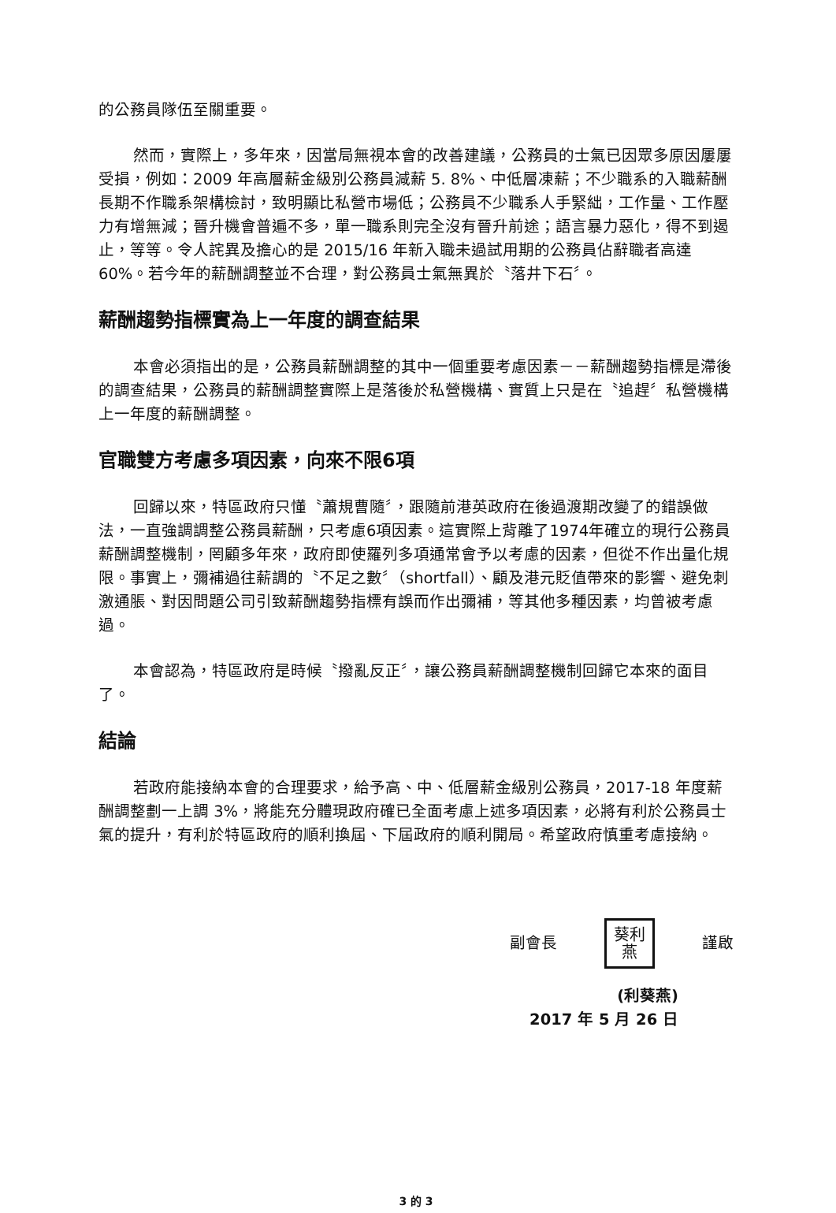的公務員隊伍至關重要。
然而，實際上，多年來，因當局無視本會的改善建議，公務員的士氣已因眾多原因屢屢受損，例如：2009 年高層薪金級別公務員減薪 5. 8%、中低層凍薪；不少職系的入職薪酬長期不作職系架構檢討，致明顯比私營市場低；公務員不少職系人手緊絀，工作量、工作壓力有增無減；晉升機會普遍不多，單一職系則完全沒有晉升前途；語言暴力惡化，得不到遏止，等等。令人詫異及擔心的是 2015/16 年新入職未過試用期的公務員佔辭職者高達 60%。若今年的薪酬調整並不合理，對公務員士氣無異於〝落井下石〞。
薪酬趨勢指標實為上一年度的調查結果
本會必須指出的是，公務員薪酬調整的其中一個重要考慮因素－－薪酬趨勢指標是滯後的調查結果，公務員的薪酬調整實際上是落後於私營機構、實質上只是在〝追趕〞私營機構上一年度的薪酬調整。
官職雙方考慮多項因素，向來不限6項
回歸以來，特區政府只懂〝蕭規曹隨〞，跟隨前港英政府在後過渡期改變了的錯誤做法，一直強調調整公務員薪酬，只考慮6項因素。這實際上背離了1974年確立的現行公務員薪酬調整機制，罔顧多年來，政府即使羅列多項通常會予以考慮的因素，但從不作出量化規限。事實上，彌補過往薪調的〝不足之數〞（shortfall）、顧及港元貶值帶來的影響、避免刺激通脹、對因問題公司引致薪酬趨勢指標有誤而作出彌補，等其他多種因素，均曾被考慮過。
本會認為，特區政府是時候〝撥亂反正〞，讓公務員薪酬調整機制回歸它本來的面目了。
結論
若政府能接納本會的合理要求，給予高、中、低層薪金級別公務員，2017-18 年度薪酬調整劃一上調 3%，將能充分體現政府確已全面考慮上述多項因素，必將有利於公務員士氣的提升，有利於特區政府的順利換屆、下屆政府的順利開局。希望政府慎重考慮接納。
副會長 葵利
燕 謹啟
(利葵燕)
2017 年 5 月 26 日
3 的 3